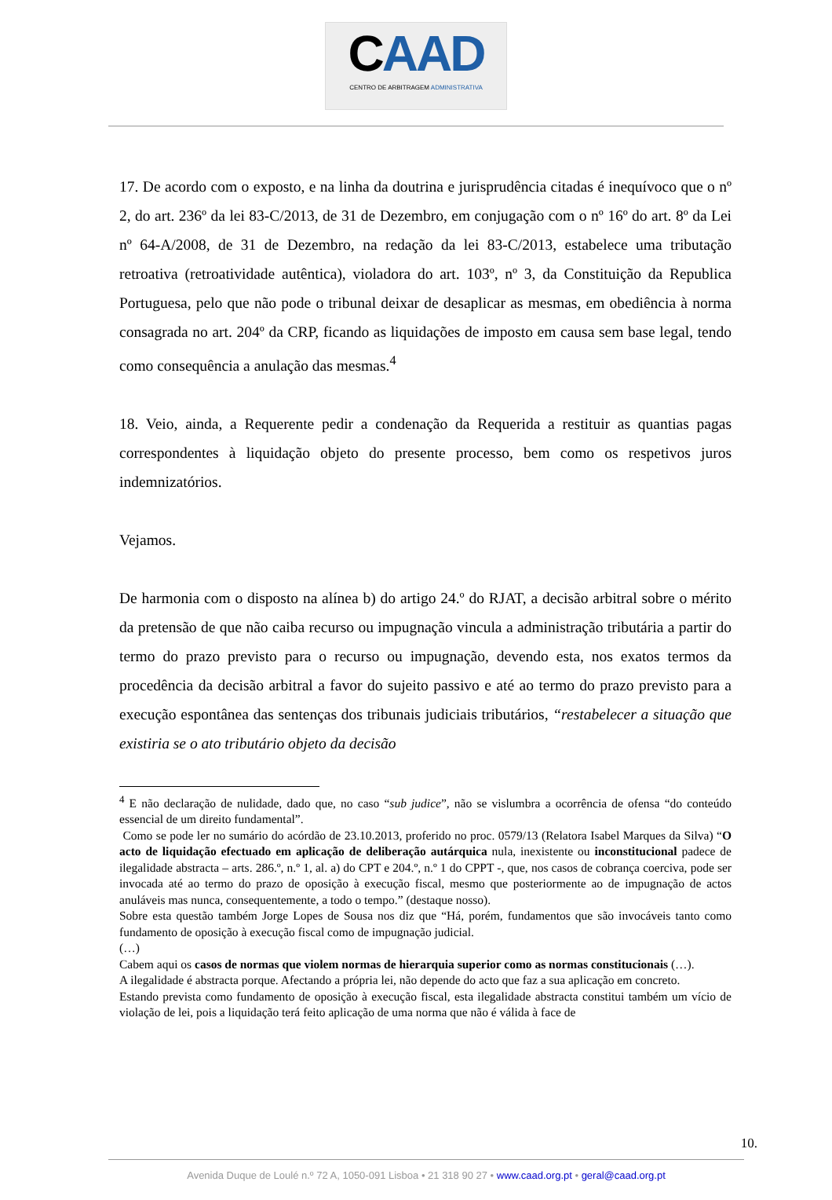CAAD
CENTRO DE ARBITRAGEM ADMINISTRATIVA
17. De acordo com o exposto, e na linha da doutrina e jurisprudência citadas é inequívoco que o nº 2, do art. 236º da lei 83-C/2013, de 31 de Dezembro, em conjugação com o nº 16º do art. 8º da Lei nº 64-A/2008, de 31 de Dezembro, na redação da lei 83-C/2013, estabelece uma tributação retroativa (retroatividade autêntica), violadora do art. 103º, nº 3, da Constituição da Republica Portuguesa, pelo que não pode o tribunal deixar de desaplicar as mesmas, em obediência à norma consagrada no art. 204º da CRP, ficando as liquidações de imposto em causa sem base legal, tendo como consequência a anulação das mesmas.<sup>4</sup>
18. Veio, ainda, a Requerente pedir a condenação da Requerida a restituir as quantias pagas correspondentes à liquidação objeto do presente processo, bem como os respetivos juros indemnizatórios.
Vejamos.
De harmonia com o disposto na alínea b) do artigo 24.º do RJAT, a decisão arbitral sobre o mérito da pretensão de que não caiba recurso ou impugnação vincula a administração tributária a partir do termo do prazo previsto para o recurso ou impugnação, devendo esta, nos exatos termos da procedência da decisão arbitral a favor do sujeito passivo e até ao termo do prazo previsto para a execução espontânea das sentenças dos tribunais judiciais tributários, “restabelecer a situação que existiria se o ato tributário objeto da decisão
<sup>4</sup> E não declaração de nulidade, dado que, no caso “sub judice”, não se vislumbra a ocorrência de ofensa “do conteúdo essencial de um direito fundamental”.
Como se pode ler no sumário do acórdão de 23.10.2013, proferido no proc. 0579/13 (Relatora Isabel Marques da Silva) “O acto de liquidação efectuado em aplicação de deliberação autárquica nula, inexistente ou inconstitucional padece de ilegalidade abstracta – arts. 286.º, n.º 1, al. a) do CPT e 204.º, n.º 1 do CPPT -, que, nos casos de cobrança coerciva, pode ser invocada até ao termo do prazo de oposição à execução fiscal, mesmo que posteriormente ao de impugnação de actos anuláveis mas nunca, consequentemente, a todo o tempo.” (destaque nosso).
Sobre esta questão também Jorge Lopes de Sousa nos diz que “Há, porém, fundamentos que são invocáveis tanto como fundamento de oposição à execução fiscal como de impugnação judicial.
(…)
Cabem aqui os casos de normas que violem normas de hierarquia superior como as normas constitucionais (…).
A ilegalidade é abstracta porque. Afectando a própria lei, não depende do acto que faz a sua aplicação em concreto.
Estando prevista como fundamento de oposição à execução fiscal, esta ilegalidade abstracta constitui também um vício de violação de lei, pois a liquidação terá feito aplicação de uma norma que não é válida à face de
10.
Avenida Duque de Loulé n.º 72 A, 1050-091 Lisboa • 21 318 90 27 • www.caad.org.pt • geral@caad.org.pt